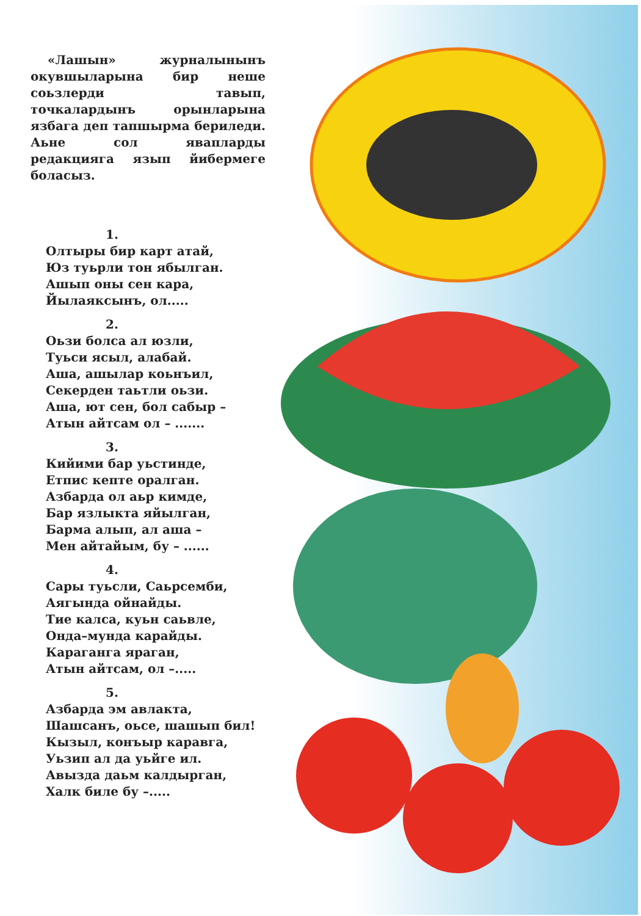«Лашын» журналынынъ окувшыларына бир неше соьзлерди тавып, точкалардынъ орынларына язбага деп тапшырма бериледи. Аьне сол явапларды редакцияга язып йибермеге боласыз.
1.
Олтыры бир карт атай,
Юз туьрли тон ябылган.
Ашып оны сен кара,
Йылаяксынъ, ол.....
2.
Оьзи болса ал юзли,
Туьси ясыл, алабай.
Аша, ашылар коьнъил,
Секерден таьтли оьзи.
Аша, ют сен, бол сабыр –
Атын айтсам ол – .......
3.
Кийими бар уьстинде,
Етпис кепте оралган.
Азбарда ол аьр кимде,
Бар язлыкта яйылган,
Барма алып, ал аша –
Мен айтайым, бу – ......
4.
Сары туьсли, Саьрсемби,
Аягында ойнайды.
Тие калса, куьн саьвле,
Онда–мунда карайды.
Караганга яраган,
Атын айтсам, ол –.....
5.
Азбарда эм авлакта,
Шашсанъ, оьсе, шашып бил!
Кызыл, конъыр каравга,
Уьзип ал да уьйге ил.
Авызда даьм калдырган,
Халк биле бу –.....